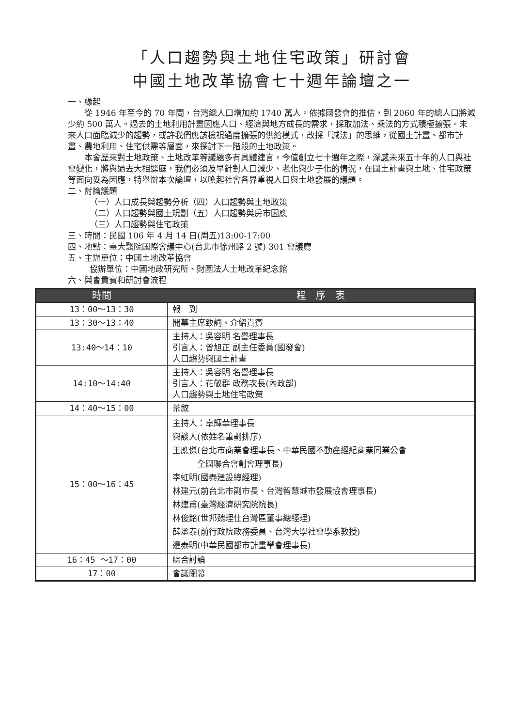「人口趨勢與土地住宅政策」研討會
中國土地改革協會七十週年論壇之一
一、緣起
從 1946 年至今的 70 年間，台灣總人口增加約 1740 萬人。依據國發會的推估，到 2060 年的總人口將減少約 500 萬人。過去的土地利用計畫因應人口、經濟與地方成長的需求，採取加法、乘法的方式積極擴張。未來人口面臨減少的趨勢，或許我們應該檢視過度擴張的供給模式，改採「減法」的思維，從國土計畫、都市計畫、農地利用、住宅供需等層面，來探討下一階段的土地政策。
本會歷來對土地政策、土地改革等議題多有具體建言，今值創立七十週年之際，深感未來五十年的人口與社會變化，將與過去大相逕庭，我們必須及早針對人口減少、老化與少子化的情況，在國土計畫與土地、住宅政策等面向妥為因應，特舉辦本次論壇，以喚起社會各界重視人口與土地發展的議題。
二、討論議題
（一）人口成長與趨勢分析（四）人口趨勢與土地政策
（二）人口趨勢與國土規劃（五）人口趨勢與房市因應
（三）人口趨勢與住宅政策
三、時間：民國 106 年 4 月 14 日(周五)13:00-17:00
四、地點：臺大醫院國際會議中心(台北市徐州路 2 號) 301 會議廳
五、主辦單位：中國土地改革協會
協辦單位：中國地政研究所、財團法人土地改革紀念館
六、與會貴賓和研討會流程
| 時間 | 程 序 表 |
| --- | --- |
| 13：00～13：30 | 報 到 |
| 13：30～13：40 | 開幕主席致詞、介紹貴賓 |
| 13:40～14：10 | 主持人：吳容明 名譽理事長 引言人：曾旭正 副主任委員(國發會) 人口趨勢與國土計畫 |
| 14:10～14:40 | 主持人：吳容明 名譽理事長 引言人：花敬群 政務次長(內政部) 人口趨勢與土地住宅政策 |
| 14：40～15：00 | 茶敘 |
| 15：00～16：45 | 主持人：卓輝華理事長 與談人(依姓名筆劃排序) 王應傑(台北市商業會理事長、中華民國不動產經紀商業同業公會 全國聯合會創會理事長) 李虹明(國泰建設總經理) 林建元(前台北市副市長、台灣智慧城市發展協會理事長) 林建甫(臺灣經濟研究院院長) 林俊銘(世邦魏理仕台灣區董事總經理) 薛承泰(前行政院政務委員、台灣大學社會學系教授) 邊泰明(中華民國都市計畫學會理事長) |
| 16：45 ～17：00 | 綜合討論 |
| 17：00 | 會議閉幕 |